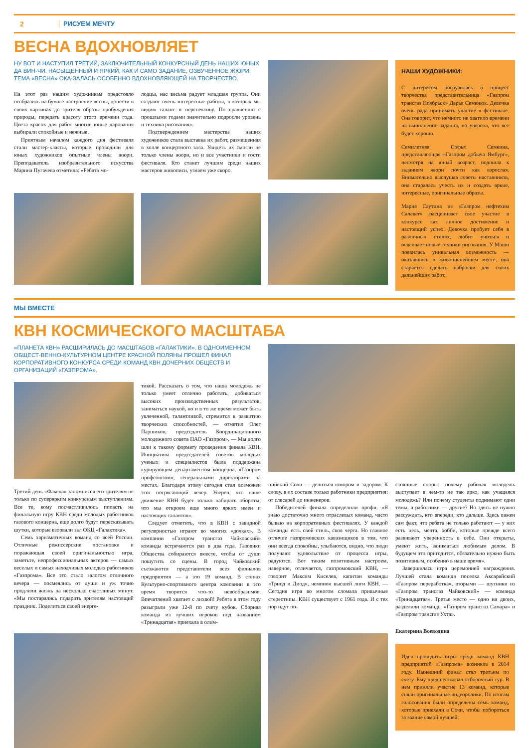2 РИСУЕМ МЕЧТУ
ВЕСНА ВДОХНОВЛЯЕТ
НУ ВОТ И НАСТУПИЛ ТРЕТИЙ, ЗАКЛЮЧИТЕЛЬНЫЙ КОНКУРСНЫЙ ДЕНЬ НАШИХ ЮНЫХ ДА ВИН-ЧИ. НАСЫЩЕННЫЙ И ЯРКИЙ, КАК И САМО ЗАДАНИЕ, ОЗВУЧЕННОЕ ЖЮРИ. ТЕМА «ВЕСНА» ОКА-ЗАЛАСЬ ОСОБЕННО ВДОХНОВЛЯЮЩЕЙ НА ТВОРЧЕСТВО.
На этот раз нашим художникам предстояло отобразить на бумаге настроение весны, донести в своих картинах до зрителя образы пробуждения природы, передать красоту этого времени года. Цвета красок для работ многие юные дарования выбирали спокойные и нежные.
Приятным началом каждого дня фестиваля стали мастер-классы, которые проводили для юных художников опытные члены жюри. Преподаватель изобразительного искусства Марина Пугачева отметила: «Ребята мо-
лодцы, нас весьма радует младшая группа. Они создают очень интересные работы, в которых мы видим талант и перспективу. По сравнению с прошлыми годами значительно подросли уровень и техника рисования».
Подтверждением мастерства наших художников стала выставка их работ, размещенная в холле концертного зала. Увидеть их смогли не только члены жюри, но и все участники и гости фестиваля. Кто станет лучшим среди наших мастеров живописи, узнаем уже скоро.
НАШИ ХУДОЖНИКИ:
С интересом погрузилась в процесс творчества представительница «Газпром трансгаз Ноябрьск» Дарья Семенюк. Девочка очень рада принимать участие в фестивале. Она говорит, что немного не хватило времени на выполнение задания, но уверена, что все будет хорошо.
Семилетняя Софья Семкина, представляющая «Газпром добыча Ямбург», несмотря на юный возраст, подошла к заданиям жюри почти как взрослая. Внимательно выслушав советы наставников, она старалась учесть их и создать яркие, интересные, оригинальные образы.
Мария Саутина из «Газпром нефтехим Салават» расценивает свое участие в конкурсе как личное достижение и настоящий успех. Девочка пробует себя в различных стилях, любит учиться и осваивает новые техники рисования. У Маши появилась уникальная возможность — оказавшись в живописнейшем месте, она старается сделать наброски для своих дальнейших работ.
МЫ ВМЕСТЕ
КВН КОСМИЧЕСКОГО МАСШТАБА
«ПЛАНЕТА КВН» РАСШИРИЛАСЬ ДО МАСШТАБОВ «ГАЛАКТИКИ». В ОДНОИМЕННОМ ОБЩЕСТ-ВЕННО-КУЛЬТУРНОМ ЦЕНТРЕ КРАСНОЙ ПОЛЯНЫ ПРОШЕЛ ФИНАЛ КОРПОРАТИВНОГО КОНКУРСА СРЕДИ КОМАНД КВН ДОЧЕРНИХ ОБЩЕСТВ И ОРГАНИЗАЦИЙ «ГАЗПРОМА».
Третий день «Факела» запомнится его зрителям не только по суперярким конкурсным выступлениям. Все те, кому посчастливилось попасть на финальную игру КВН среди молодых работников газового концерна, еще долго будут пересказывать шутки, которые взорвали зал ОКЦ «Галактика».
Семь харизматичных команд со всей России. Отличные режиссерские постановки и поражающая своей оригинальностью игра, заметьте, непрофессиональных актеров — самых веселых и самых находчивых молодых работников «Газпрома». Все это стало залогом отличного вечера — посмеялись от души и уж точно продлили жизнь на несколько счастливых минут. «Мы постарались подарить зрителям настоящий праздник. Поделиться своей энерге-
тикой. Рассказать о том, что наша молодежь не только умеет отлично работать, добиваться высоких производственных результатов, заниматься наукой, но и в то же время может быть увлеченной, талантливой, стремится к развитию творческих способностей, — отметил Олег Паршиков, председатель Координационного молодежного совета ПАО «Газпром». — Мы долго шли к такому формату проведения финала КВН. Инициатива председателей советов молодых ученых и специалистов была поддержана курирующим департаментом концерна, «Газпром профсоюзом», генеральными директорами на местах. Благодаря этому сегодня стал возможен этот потрясающий вечер. Уверен, что наше движение КВН будет только набирать обороты, что мы откроем еще много ярких имен и настоящих талантов».
Следует отметить, что в КВН с завидной регулярностью играют во многих «дочках». В компании «Газпром трансгаз Чайковский» команды встречаются раз в два года. Газовики Общества собираются вместе, чтобы от души пошутить со сцены. В город Чайковский съезжаются представители всех филиалов предприятия — а это 19 команд. В стенах Культурно-спортивного центра компании в это время творится что-то невообразимое. Впечатлений хватает с лихвой! Ребята в этом году разыграли уже 12-й по счету кубок. Сборная команда из лучших игроков под названием «Тринадцатая» приехала в олим-
пийский Сочи — делиться юмором и задором. К слову, в их составе только работники предприятия: от слесарей до инженеров.
Победителей финала определили профи. «Я знаю достаточно много отраслевых команд, часто бываю на корпоративных фестивалях. У каждой команды есть свой стиль, своя черта. Но главное отличие газпромовских кавээнщиков в том, что они всегда спокойны, улыбаются, видно, что люди получают удовольствие от процесса игры, радуются. Вот таким позитивным настроем, наверное, отличается, газпромовский КВН, — говорит Максим Киселев, капитан команды «Триод и Диод», чемпион высшей лиги КВН. — Сегодня игра во многом сломала привычные стереотипы. КВН существует с 1961 года. И с тех пор идут по-
стоянные споры: почему рабочая молодежь выступает в чем-то не так ярко, как учащаяся молодежь? Или почему студенты поднимают одни темы, а работники — другие? Но здесь не нужно рассуждать, кто впереди, кто дальше. Здесь важен сам факт, что ребята не только работают — у них есть цель, мечта, хобби, которые прежде всего развивают уверенность в себе. Они открыты, умеют жить, заниматься любимым делом. В будущем это пригодится, обязательно нужно быть позитивным, особенно в наше время».
Завершилась игра церемонией награждения. Лучшей стала команда поселка Аксарайский «Газпром переработка», вторыми — шутники из «Газпром трансгаз Чайковский» — команда «Тринадцатая». Третье место — одно на двоих, разделили команды «Газпром трансгаз Самара» и «Газпром трансгаз Ухта».
Екатерина Воеводина
Идея проводить игры среди команд КВН предприятий «Газпрома» возникла в 2014 году. Нынешний финал стал третьим по счету. Ему предшествовал отборочный тур. В нем приняли участие 13 команд, которые сняли оригинальные видеоролики. По итогам голосования были определены семь команд, которые приехали в Сочи, чтобы побороться за звание самой лучшей.